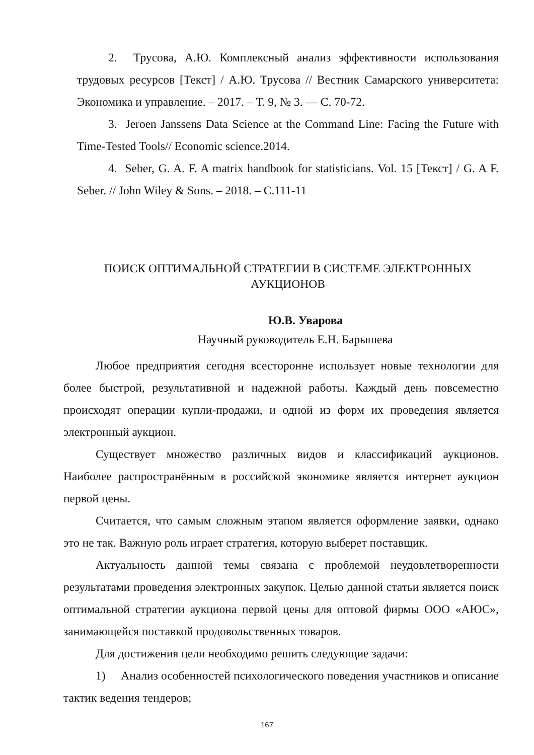2. Трусова, А.Ю. Комплексный анализ эффективности использования трудовых ресурсов [Текст] / А.Ю. Трусова // Вестник Самарского университета: Экономика и управление. – 2017. – Т. 9, № 3. — С. 70-72.
3. Jeroen Janssens Data Science at the Command Line: Facing the Future with Time-Tested Tools// Economic science.2014.
4. Seber, G. A. F. A matrix handbook for statisticians. Vol. 15 [Текст] / G. A F. Seber. // John Wiley & Sons. – 2018. – С.111-11
ПОИСК ОПТИМАЛЬНОЙ СТРАТЕГИИ В СИСТЕМЕ ЭЛЕКТРОННЫХ АУКЦИОНОВ
Ю.В. Уварова
Научный руководитель Е.Н. Барышева
Любое предприятия сегодня всесторонне использует новые технологии для более быстрой, результативной и надежной работы. Каждый день повсеместно происходят операции купли-продажи, и одной из форм их проведения является электронный аукцион.
Существует множество различных видов и классификаций аукционов. Наиболее распространённым в российской экономике является интернет аукцион первой цены.
Считается, что самым сложным этапом является оформление заявки, однако это не так. Важную роль играет стратегия, которую выберет поставщик.
Актуальность данной темы связана с проблемой неудовлетворенности результатами проведения электронных закупок. Целью данной статьи является поиск оптимальной стратегии аукциона первой цены для оптовой фирмы ООО «АЮС», занимающейся поставкой продовольственных товаров.
Для достижения цели необходимо решить следующие задачи:
1) Анализ особенностей психологического поведения участников и описание тактик ведения тендеров;
167